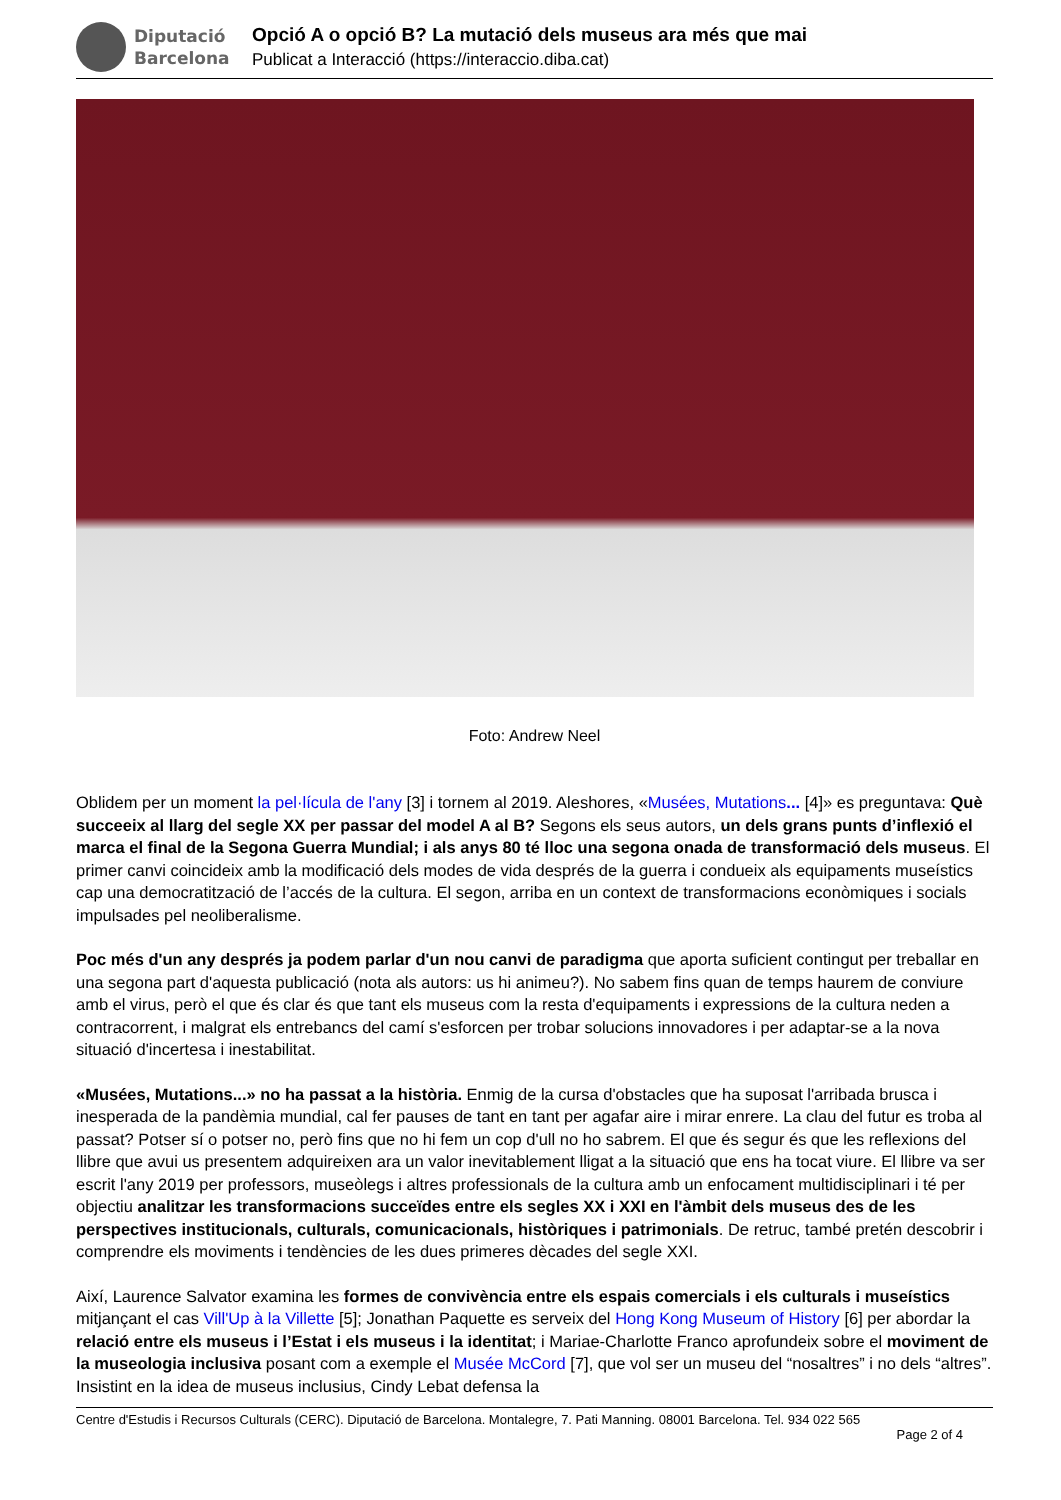Diputació
Barcelona
Opció A o opció B? La mutació dels museus ara més que mai
Publicat a Interacció (https://interaccio.diba.cat)
Foto: Andrew Neel
Oblidem per un moment la pel·lícula de l'any [3] i tornem al 2019. Aleshores, «Musées, Mutations... [4]» es preguntava: Què succeeix al llarg del segle XX per passar del model A al B? Segons els seus autors, un dels grans punts d’inflexió el marca el final de la Segona Guerra Mundial; i als anys 80 té lloc una segona onada de transformació dels museus. El primer canvi coincideix amb la modificació dels modes de vida després de la guerra i condueix als equipaments museístics cap una democratització de l’accés de la cultura. El segon, arriba en un context de transformacions econòmiques i socials impulsades pel neoliberalisme.
Poc més d'un any després ja podem parlar d'un nou canvi de paradigma que aporta suficient contingut per treballar en una segona part d'aquesta publicació (nota als autors: us hi animeu?). No sabem fins quan de temps haurem de conviure amb el virus, però el que és clar és que tant els museus com la resta d'equipaments i expressions de la cultura neden a contracorrent, i malgrat els entrebancs del camí s'esforcen per trobar solucions innovadores i per adaptar-se a la nova situació d'incertesa i inestabilitat.
«Musées, Mutations...» no ha passat a la història. Enmig de la cursa d'obstacles que ha suposat l'arribada brusca i inesperada de la pandèmia mundial, cal fer pauses de tant en tant per agafar aire i mirar enrere. La clau del futur es troba al passat? Potser sí o potser no, però fins que no hi fem un cop d'ull no ho sabrem. El que és segur és que les reflexions del llibre que avui us presentem adquireixen ara un valor inevitablement lligat a la situació que ens ha tocat viure. El llibre va ser escrit l'any 2019 per professors, museòlegs i altres professionals de la cultura amb un enfocament multidisciplinari i té per objectiu analitzar les transformacions succeïdes entre els segles XX i XXI en l'àmbit dels museus des de les perspectives institucionals, culturals, comunicacionals, històriques i patrimonials. De retruc, també pretén descobrir i comprendre els moviments i tendències de les dues primeres dècades del segle XXI.
Així, Laurence Salvator examina les formes de convivència entre els espais comercials i els culturals i museístics mitjançant el cas Vill'Up à la Villette [5]; Jonathan Paquette es serveix del Hong Kong Museum of History [6] per abordar la relació entre els museus i l’Estat i els museus i la identitat; i Mariae-Charlotte Franco aprofundeix sobre el moviment de la museologia inclusiva posant com a exemple el Musée McCord [7], que vol ser un museu del “nosaltres” i no dels “altres”. Insistint en la idea de museus inclusius, Cindy Lebat defensa la
Centre d'Estudis i Recursos Culturals (CERC). Diputació de Barcelona. Montalegre, 7. Pati Manning. 08001 Barcelona. Tel. 934 022 565
Page 2 of 4